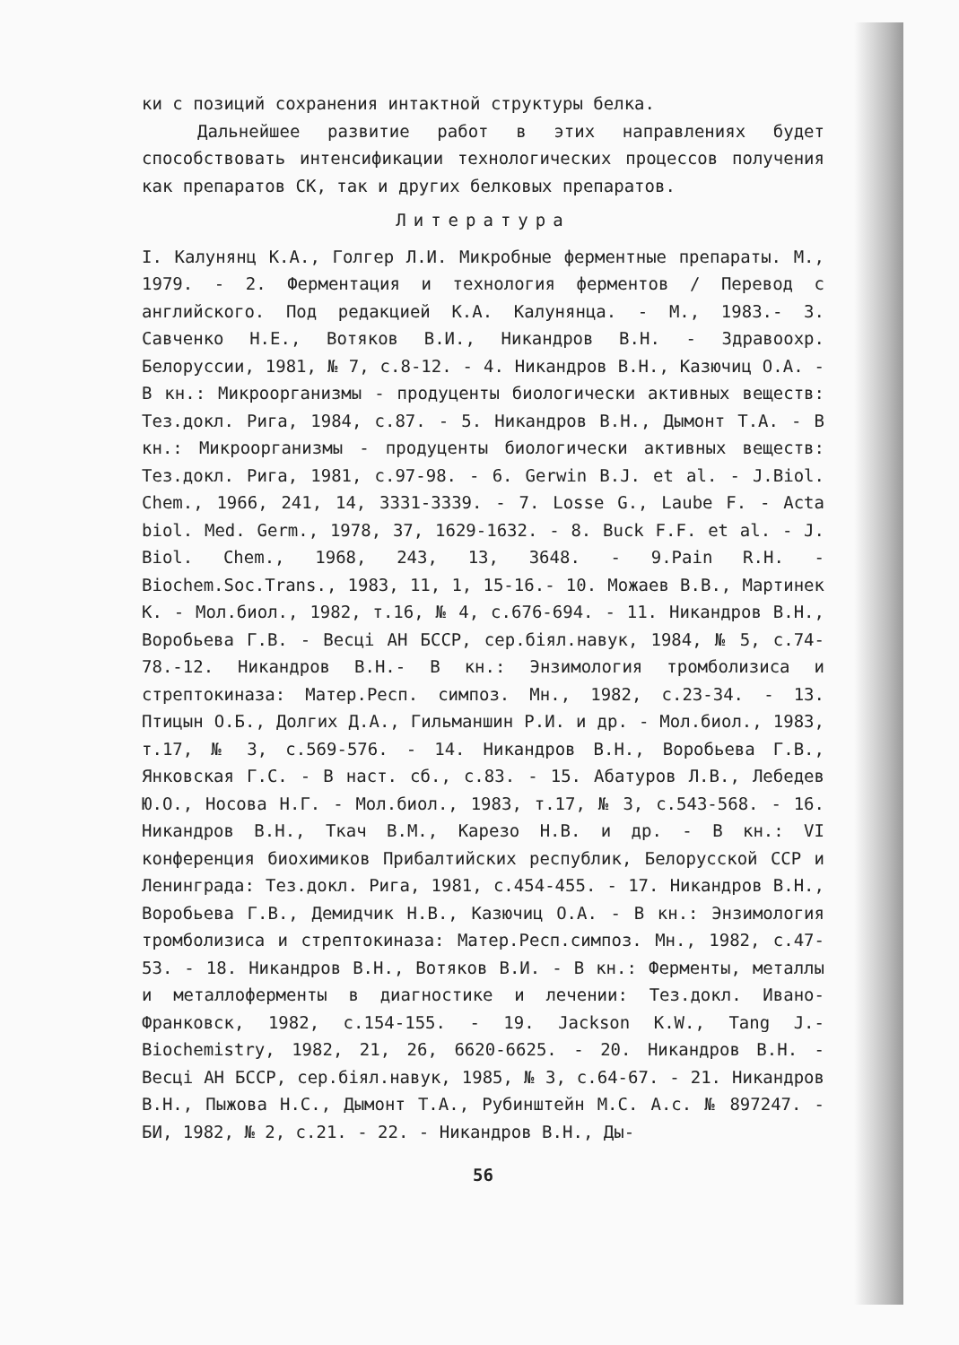ки с позиций сохранения интактной структуры белка.
Дальнейшее развитие работ в этих направлениях будет способствовать интенсификации технологических процессов получения как препаратов СК, так и других белковых препаратов.
Литература
I. Калунянц К.А., Голгер Л.И. Микробные ферментные препараты. М., 1979. - 2. Ферментация и технология ферментов / Перевод с английского. Под редакцией К.А. Калунянца. - М., 1983.- 3. Савченко Н.Е., Вотяков В.И., Никандров В.Н. - Здравоохр. Белоруссии, 1981, № 7, с.8-12. - 4. Никандров В.Н., Казючиц О.А. - В кн.: Микроорганизмы - продуценты биологически активных веществ: Тез.докл. Рига, 1984, с.87. - 5. Никандров В.Н., Дымонт Т.А. - В кн.: Микроорганизмы - продуценты биологически активных веществ: Тез.докл. Рига, 1981, с.97-98. - 6. Gerwin B.J. et al. - J.Biol. Chem., 1966, 241, 14, 3331-3339. - 7. Losse G., Laube F. - Acta biol. Med. Germ., 1978, 37, 1629-1632. - 8. Buck F.F. et al. - J. Biol. Chem., 1968, 243, 13, 3648. - 9.Pain R.H. - Biochem.Soc.Trans., 1983, 11, 1, 15-16.- 10. Можаев В.В., Мартинек К. - Мол.биол., 1982, т.16, № 4, с.676-694. - 11. Никандров В.Н., Воробьева Г.В. - Весці АН БССР, сер.біял.навук, 1984, № 5, с.74-78.-12. Никандров В.Н.- В кн.: Энзимология тромболизиса и стрептокиназа: Матер.Респ. симпоз. Мн., 1982, с.23-34. - 13. Птицын О.Б., Долгих Д.А., Гильманшин Р.И. и др. - Мол.биол., 1983, т.17, № 3, с.569-576. - 14. Никандров В.Н., Воробьева Г.В., Янковская Г.С. - В наст. сб., с.83. - 15. Абатуров Л.В., Лебедев Ю.О., Носова Н.Г. - Мол.биол., 1983, т.17, № 3, с.543-568. - 16. Никандров В.Н., Ткач В.М., Карезо Н.В. и др. - В кн.: VI конференция биохимиков Прибалтийских республик, Белорусской ССР и Ленинграда: Тез.докл. Рига, 1981, с.454-455. - 17. Никандров В.Н., Воробьева Г.В., Демидчик Н.В., Казючиц О.А. - В кн.: Энзимология тромболизиса и стрептокиназа: Матер.Респ.симпоз. Мн., 1982, с.47-53. - 18. Никандров В.Н., Вотяков В.И. - В кн.: Ферменты, металлы и металлоферменты в диагностике и лечении: Тез.докл. Ивано-Франковск, 1982, с.154-155. - 19. Jackson K.W., Tang J.- Biochemistry, 1982, 21, 26, 6620-6625. - 20. Никандров В.Н. - Весці АН БССР, сер.біял.навук, 1985, № 3, с.64-67. - 21. Никандров В.Н., Пыжова Н.С., Дымонт Т.А., Рубинштейн М.С. А.с. № 897247. - БИ, 1982, № 2, с.21. - 22. - Никандров В.Н., Ды-
56